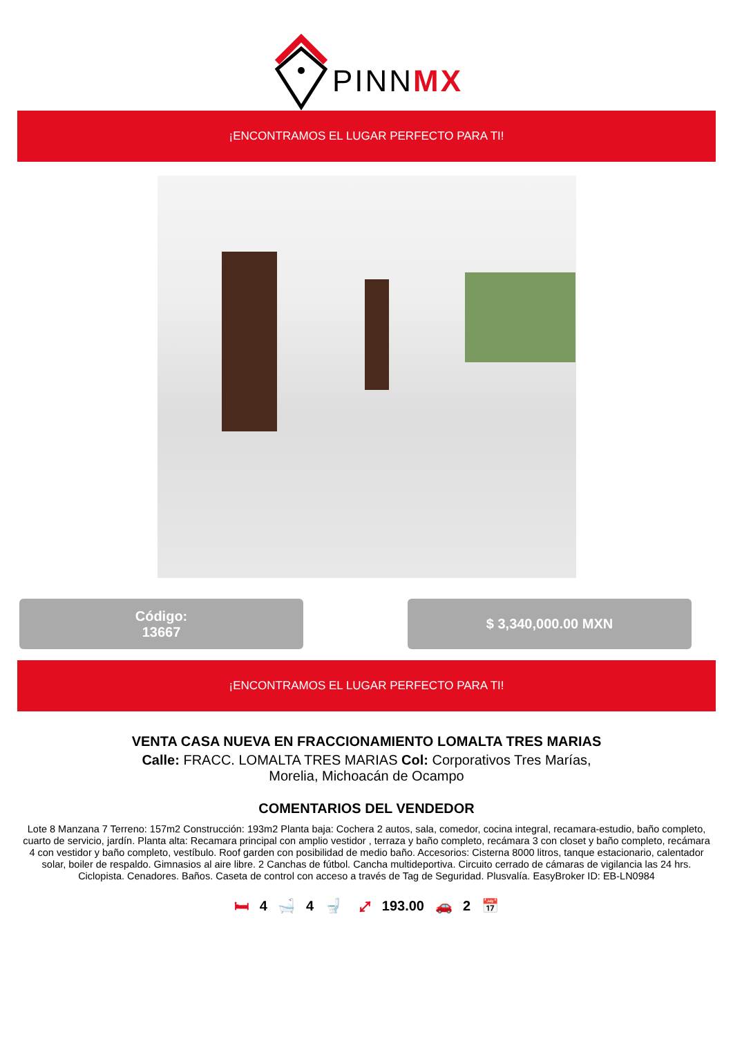PINNMX
¡ENCONTRAMOS EL LUGAR PERFECTO PARA TI!
Código:
13667
$ 3,340,000.00 MXN
¡ENCONTRAMOS EL LUGAR PERFECTO PARA TI!
VENTA CASA NUEVA EN FRACCIONAMIENTO LOMALTA TRES MARIAS
Calle: FRACC. LOMALTA TRES MARIAS Col: Corporativos Tres Marías,
Morelia, Michoacán de Ocampo
COMENTARIOS DEL VENDEDOR
Lote 8 Manzana 7 Terreno: 157m2 Construcción: 193m2 Planta baja: Cochera 2 autos, sala, comedor, cocina integral, recamara-estudio, baño completo, cuarto de servicio, jardín. Planta alta: Recamara principal con amplio vestidor , terraza y baño completo, recámara 3 con closet y baño completo, recámara 4 con vestidor y baño completo, vestíbulo. Roof garden con posibilidad de medio baño. Accesorios: Cisterna 8000 litros, tanque estacionario, calentador solar, boiler de respaldo. Gimnasios al aire libre. 2 Canchas de fútbol. Cancha multideportiva. Circuito cerrado de cámaras de vigilancia las 24 hrs. Ciclopista. Cenadores. Baños. Caseta de control con acceso a través de Tag de Seguridad. Plusvalía. EasyBroker ID: EB-LN0984
🛏 4 🛁 4 🚽 ⤢ 193.00 🚗 2 📅